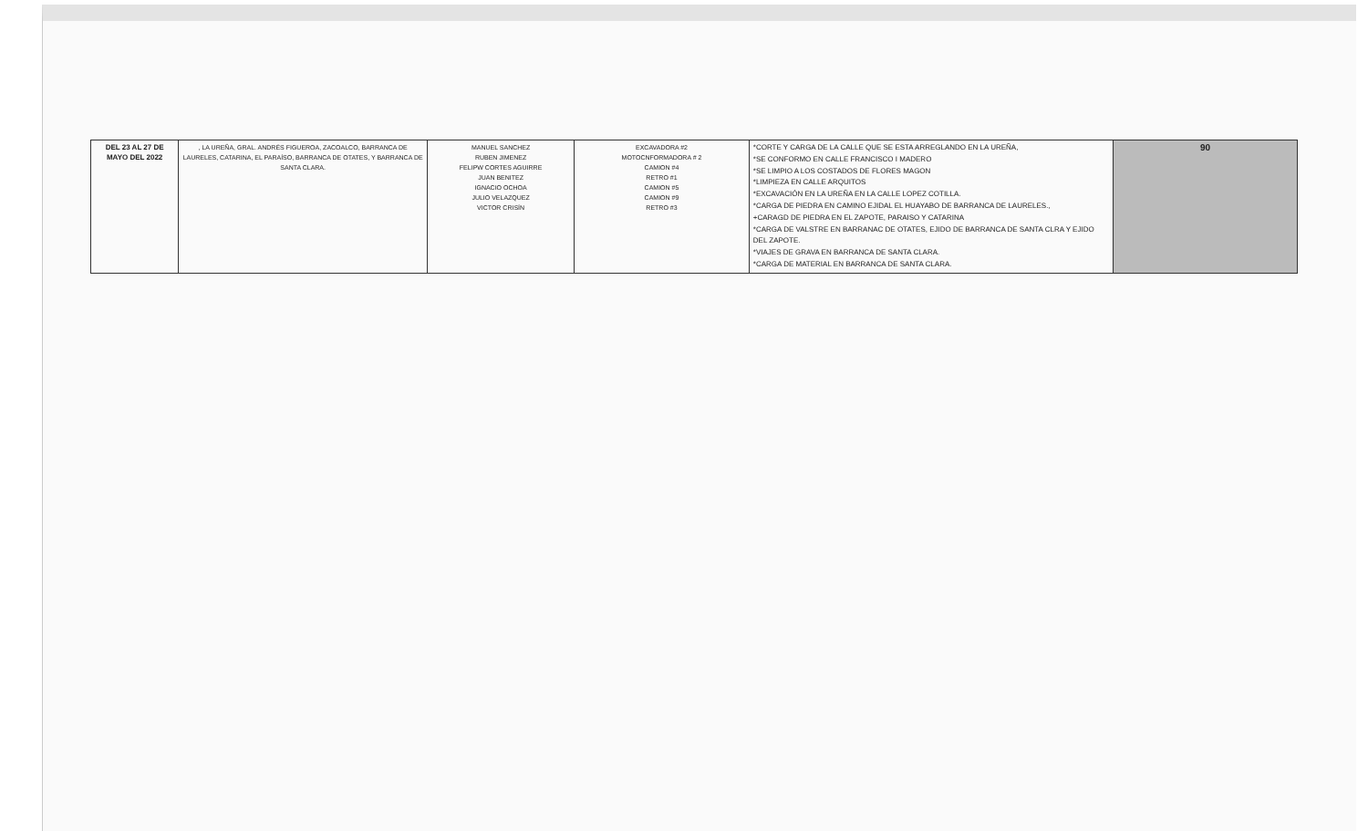| DEL 23 AL 27 DE MAYO DEL 2022 | , LA UREÑA, GRAL. ANDRÉS FIGUEROA, ZACOALCO, BARRANCA DE LAURELES, CATARINA, EL PARAÍSO, BARRANCA DE OTATES, Y BARRANCA DE SANTA CLARA. | MANUEL SANCHEZ RUBEN JIMENEZ FELIPW CORTES AGUIRRE JUAN BENITEZ IGNACIO OCHOA JULIO VELAZQUEZ VICTOR CRISÍN | EXCAVADORA #2 MOTOCNFORMADORA # 2 CAMION #4 RETRO #1 CAMION #5 CAMION #9 RETRO #3 | *CORTE Y CARGA DE LA CALLE QUE SE ESTA ARREGLANDO EN LA UREÑA, *SE CONFORMO EN CALLE FRANCISCO I MADERO *SE LIMPIO A LOS COSTADOS DE FLORES MAGON *LIMPIEZA EN CALLE ARQUITOS *EXCAVACIÓN EN LA UREÑA EN LA CALLE LOPEZ COTILLA. *CARGA DE PIEDRA EN CAMINO EJIDAL EL HUAYABO DE BARRANCA DE LAURELES., +CARAGD DE PIEDRA EN EL ZAPOTE, PARAISO Y CATARINA *CARGA DE VALSTRE EN BARRANAC DE OTATES, EJIDO DE BARRANCA DE SANTA CLRA Y EJIDO DEL ZAPOTE. *VIAJES DE GRAVA EN BARRANCA DE SANTA CLARA. *CARGA DE MATERIAL EN BARRANCA DE SANTA CLARA. | 90 |